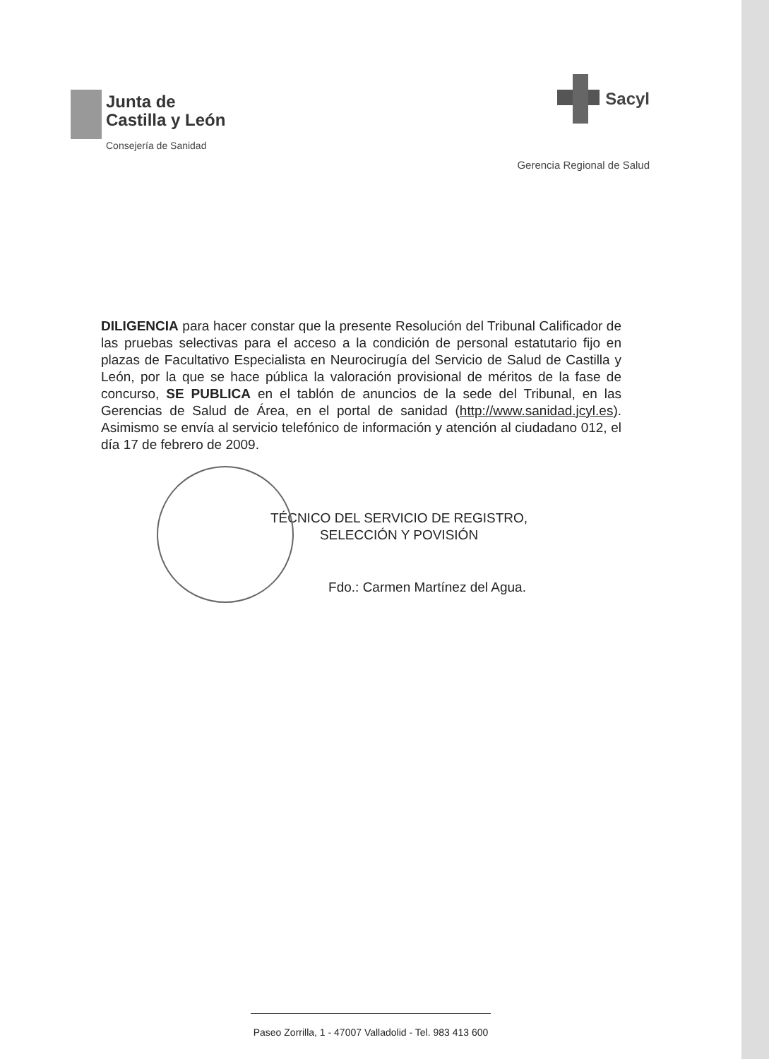Junta de
Castilla y León
Consejería de Sanidad
Sacyl
Gerencia Regional de Salud
DILIGENCIA para hacer constar que la presente Resolución del Tribunal Calificador de las pruebas selectivas para el acceso a la condición de personal estatutario fijo en plazas de Facultativo Especialista en Neurocirugía del Servicio de Salud de Castilla y León, por la que se hace pública la valoración provisional de méritos de la fase de concurso, SE PUBLICA en el tablón de anuncios de la sede del Tribunal, en las Gerencias de Salud de Área, en el portal de sanidad (http://www.sanidad.jcyl.es). Asimismo se envía al servicio telefónico de información y atención al ciudadano 012, el día 17 de febrero de 2009.
TÉCNICO DEL SERVICIO DE REGISTRO,
SELECCIÓN Y POVISIÓN
Fdo.: Carmen Martínez del Agua.
Paseo Zorrilla, 1 - 47007 Valladolid - Tel. 983 413 600